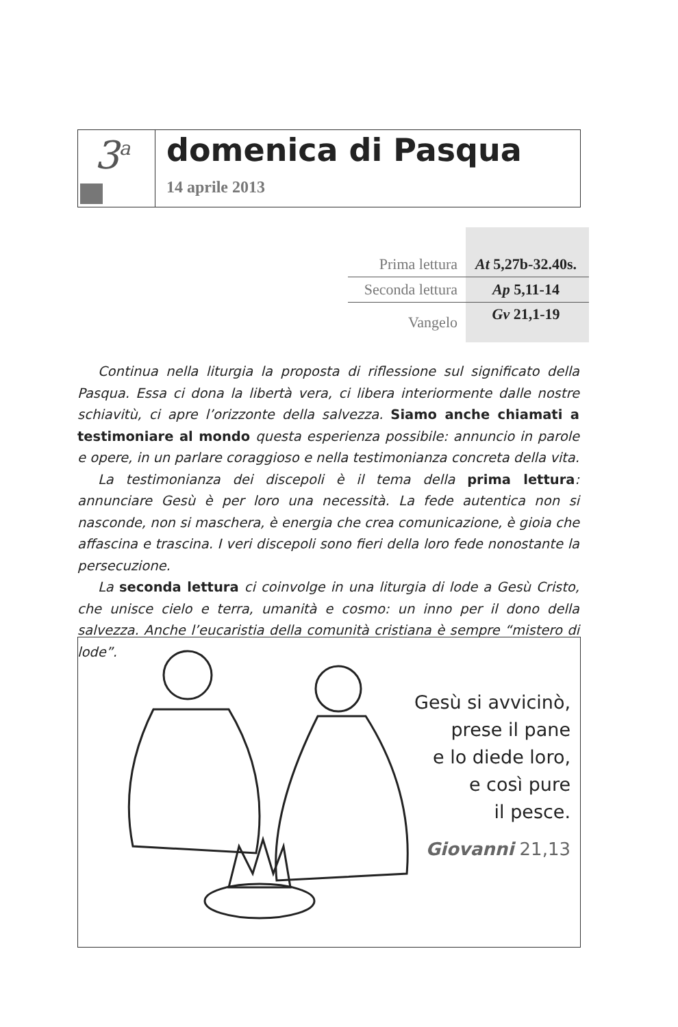3<sup>a</sup>
domenica di Pasqua
14 aprile 2013
| Prima lettura | At 5,27b-32.40s. |
| Seconda lettura | Ap 5,11-14 |
| Vangelo | Gv 21,1-19 |
Continua nella liturgia la proposta di riflessione sul significato della Pasqua. Essa ci dona la libertà vera, ci libera interiormente dalle nostre schiavitù, ci apre l’orizzonte della salvezza. Siamo anche chiamati a testimoniare al mondo questa esperienza possibile: annuncio in parole e opere, in un parlare coraggioso e nella testimonianza concreta della vita.
La testimonianza dei discepoli è il tema della prima lettura: annunciare Gesù è per loro una necessità. La fede autentica non si nasconde, non si maschera, è energia che crea comunicazione, è gioia che affascina e trascina. I veri discepoli sono fieri della loro fede nonostante la persecuzione.
La seconda lettura ci coinvolge in una liturgia di lode a Gesù Cristo, che unisce cielo e terra, umanità e cosmo: un inno per il dono della salvezza. Anche l’eucaristia della comunità cristiana è sempre “mistero di lode”.
Gesù si avvicinò,
prese il pane
e lo diede loro,
e così pure
il pesce.
Giovanni 21,13